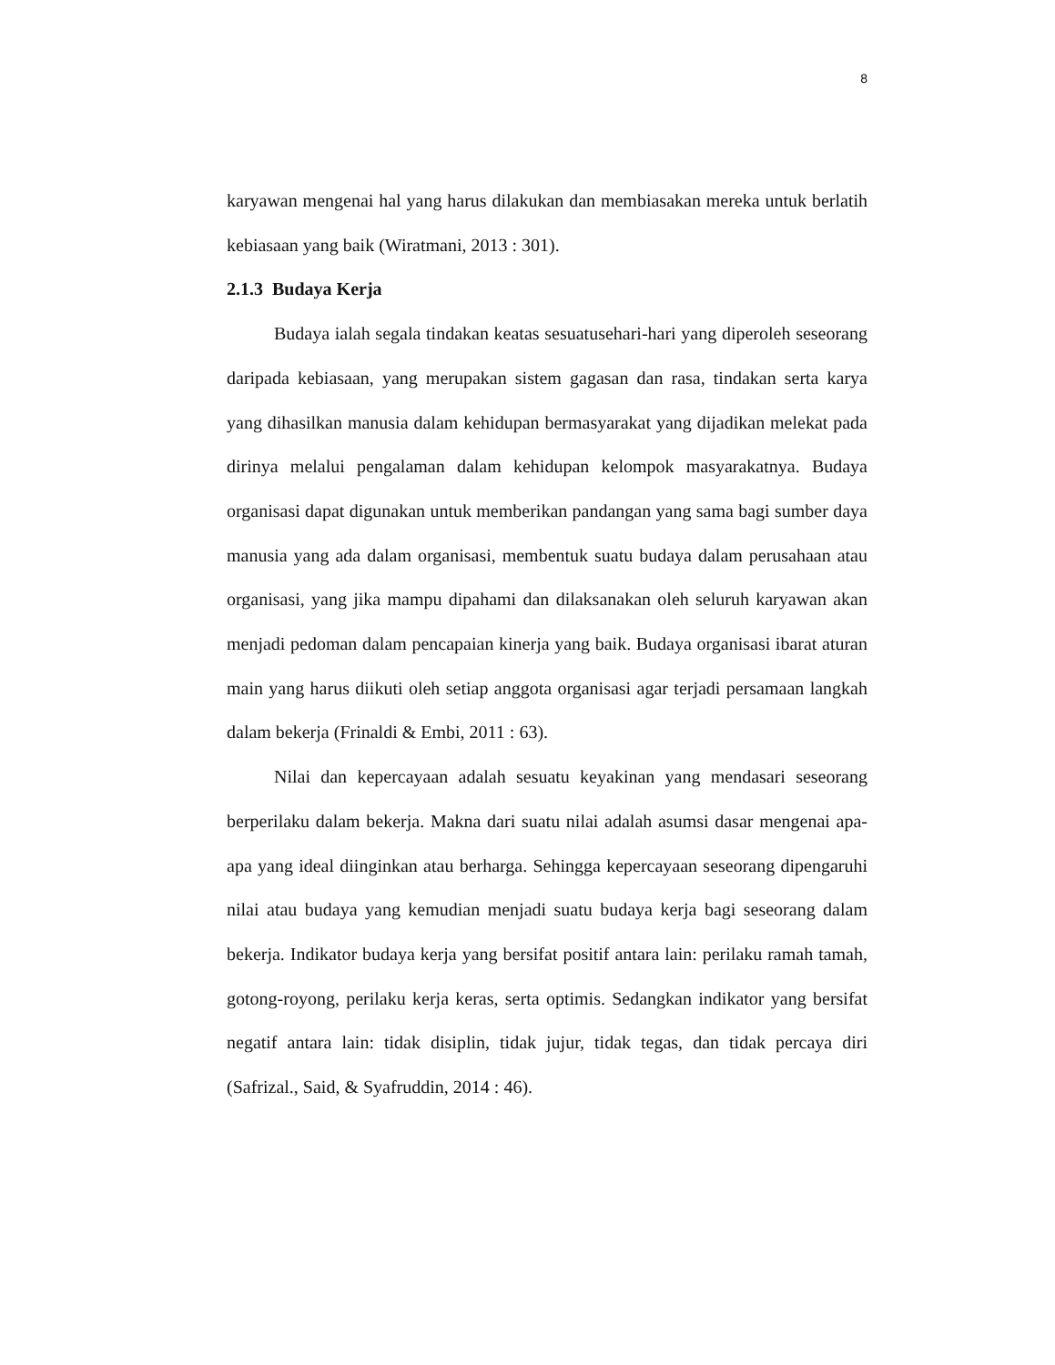8
karyawan mengenai hal yang harus dilakukan dan membiasakan mereka untuk berlatih kebiasaan yang baik (Wiratmani, 2013 : 301).
2.1.3 Budaya Kerja
Budaya ialah segala tindakan keatas sesuatusehari-hari yang diperoleh seseorang daripada kebiasaan, yang merupakan sistem gagasan dan rasa, tindakan serta karya yang dihasilkan manusia dalam kehidupan bermasyarakat yang dijadikan melekat pada dirinya melalui pengalaman dalam kehidupan kelompok masyarakatnya. Budaya organisasi dapat digunakan untuk memberikan pandangan yang sama bagi sumber daya manusia yang ada dalam organisasi, membentuk suatu budaya dalam perusahaan atau organisasi, yang jika mampu dipahami dan dilaksanakan oleh seluruh karyawan akan menjadi pedoman dalam pencapaian kinerja yang baik. Budaya organisasi ibarat aturan main yang harus diikuti oleh setiap anggota organisasi agar terjadi persamaan langkah dalam bekerja (Frinaldi & Embi, 2011 : 63).
Nilai dan kepercayaan adalah sesuatu keyakinan yang mendasari seseorang berperilaku dalam bekerja. Makna dari suatu nilai adalah asumsi dasar mengenai apa-apa yang ideal diinginkan atau berharga. Sehingga kepercayaan seseorang dipengaruhi nilai atau budaya yang kemudian menjadi suatu budaya kerja bagi seseorang dalam bekerja. Indikator budaya kerja yang bersifat positif antara lain: perilaku ramah tamah, gotong-royong, perilaku kerja keras, serta optimis. Sedangkan indikator yang bersifat negatif antara lain: tidak disiplin, tidak jujur, tidak tegas, dan tidak percaya diri (Safrizal., Said, & Syafruddin, 2014 : 46).